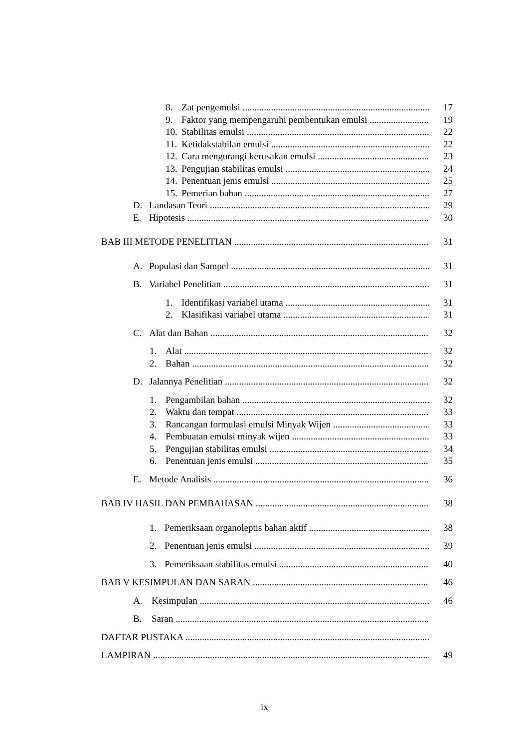8. Zat pengemulsi 17
9. Faktor yang mempengaruhi pembentukan emulsi 19
10. Stabilitas emulsi 22
11. Ketidakstabilan emulsi 22
12. Cara mengurangi kerusakan emulsi 23
13. Pengujian stabilitas emulsi 24
14. Penentuan jenis emulsi 25
15. Pemerian bahan 27
D. Landasan Teori 29
E. Hipotesis 30
BAB III METODE PENELITIAN 31
A. Populasi dan Sampel 31
B. Variabel Penelitian 31
1. Identifikasi variabel utama 31
2. Klasifikasi variabel utama 31
C. Alat dan Bahan 32
1. Alat 32
2. Bahan 32
D. Jalannya Penelitian 32
1. Pengambilan bahan 32
2. Waktu dan tempat 33
3. Rancangan formulasi emulsi Minyak Wijen 33
4. Pembuatan emulsi minyak wijen 33
5. Pengujian stabilitas emulsi 34
6. Penentuan jenis emulsi 35
E. Metode Analisis 36
BAB IV HASIL DAN PEMBAHASAN 38
1. Pemeriksaan organoleptis bahan aktif 38
2. Penentuan jenis emulsi 39
3. Pemeriksaan stabilitas emulsi 40
BAB V KESIMPULAN DAN SARAN 46
A. Kesimpulan 46
B. Saran
DAFTAR PUSTAKA
LAMPIRAN 49
ix